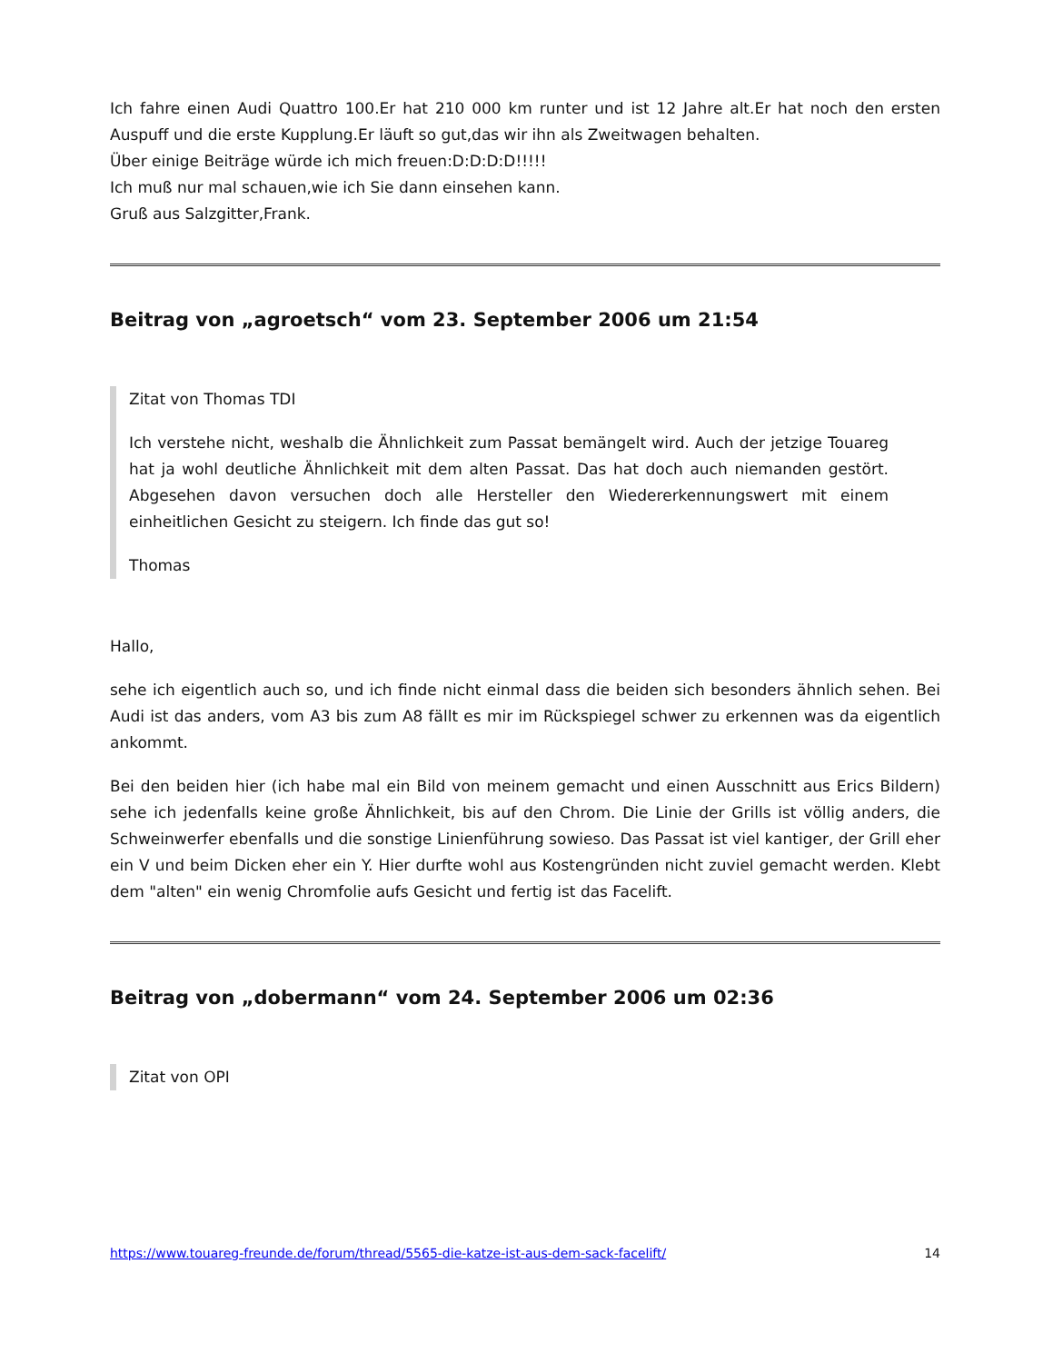Ich fahre einen Audi Quattro 100.Er hat 210 000 km runter und ist 12 Jahre alt.Er hat noch den ersten Auspuff und die erste Kupplung.Er läuft so gut,das wir ihn als Zweitwagen behalten.
Über einige Beiträge würde ich mich freuen:D:D:D:D!!!!!
Ich muß nur mal schauen,wie ich Sie dann einsehen kann.
Gruß aus Salzgitter,Frank.
Beitrag von „agroetsch“ vom 23. September 2006 um 21:54
Zitat von Thomas TDI
Ich verstehe nicht, weshalb die Ähnlichkeit zum Passat bemängelt wird. Auch der jetzige Touareg hat ja wohl deutliche Ähnlichkeit mit dem alten Passat. Das hat doch auch niemanden gestört. Abgesehen davon versuchen doch alle Hersteller den Wiedererkennungswert mit einem einheitlichen Gesicht zu steigern. Ich finde das gut so!
Thomas
Hallo,
sehe ich eigentlich auch so, und ich finde nicht einmal dass die beiden sich besonders ähnlich sehen. Bei Audi ist das anders, vom A3 bis zum A8 fällt es mir im Rückspiegel schwer zu erkennen was da eigentlich ankommt.
Bei den beiden hier (ich habe mal ein Bild von meinem gemacht und einen Ausschnitt aus Erics Bildern) sehe ich jedenfalls keine große Ähnlichkeit, bis auf den Chrom. Die Linie der Grills ist völlig anders, die Schweinwerfer ebenfalls und die sonstige Linienführung sowieso. Das Passat ist viel kantiger, der Grill eher ein V und beim Dicken eher ein Y. Hier durfte wohl aus Kostengründen nicht zuviel gemacht werden. Klebt dem "alten" ein wenig Chromfolie aufs Gesicht und fertig ist das Facelift.
Beitrag von „dobermann“ vom 24. September 2006 um 02:36
Zitat von OPI
https://www.touareg-freunde.de/forum/thread/5565-die-katze-ist-aus-dem-sack-facelift/ 14